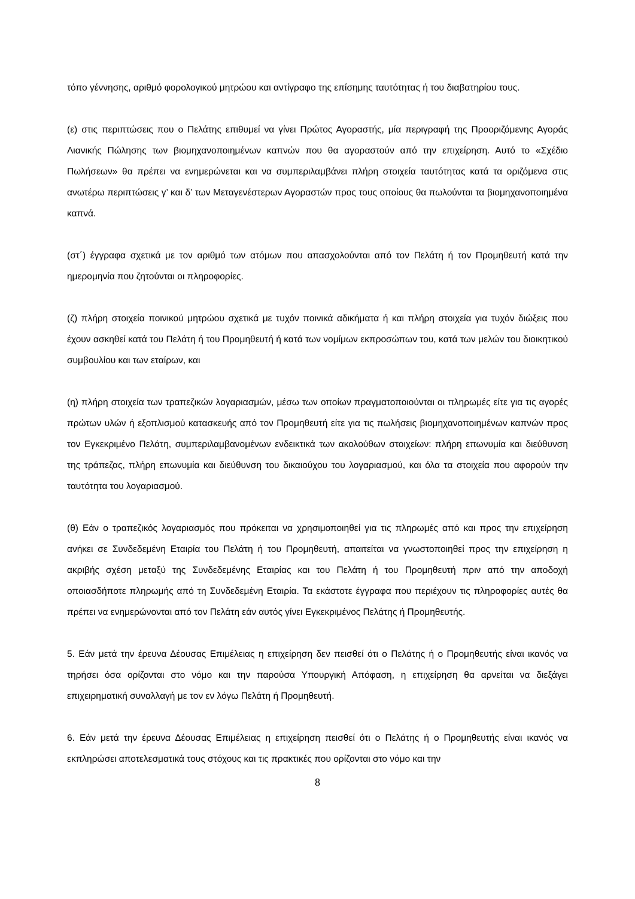τόπο γέννησης, αριθμό φορολογικού μητρώου και αντίγραφο της επίσημης ταυτότητας ή του διαβατηρίου τους.
(ε) στις περιπτώσεις που ο Πελάτης επιθυμεί να γίνει Πρώτος Αγοραστής, μία περιγραφή της Προοριζόμενης Αγοράς Λιανικής Πώλησης των βιομηχανοποιημένων καπνών που θα αγοραστούν από την επιχείρηση. Αυτό το «Σχέδιο Πωλήσεων» θα πρέπει να ενημερώνεται και να συμπεριλαμβάνει πλήρη στοιχεία ταυτότητας κατά τα οριζόμενα στις ανωτέρω περιπτώσεις γ’ και δ’ των Μεταγενέστερων Αγοραστών προς τους οποίους θα πωλούνται τα βιομηχανοποιημένα καπνά.
(στ΄) έγγραφα σχετικά με τον αριθμό των ατόμων που απασχολούνται από τον Πελάτη ή τον Προμηθευτή κατά την ημερομηνία που ζητούνται οι πληροφορίες.
(ζ) πλήρη στοιχεία ποινικού μητρώου σχετικά με τυχόν ποινικά αδικήματα ή και πλήρη στοιχεία για τυχόν διώξεις που έχουν ασκηθεί κατά του Πελάτη ή του Προμηθευτή ή κατά των νομίμων εκπροσώπων του, κατά των μελών του διοικητικού συμβουλίου και των εταίρων, και
(η) πλήρη στοιχεία των τραπεζικών λογαριασμών, μέσω των οποίων πραγματοποιούνται οι πληρωμές είτε για τις αγορές πρώτων υλών ή εξοπλισμού κατασκευής από τον Προμηθευτή είτε για τις πωλήσεις βιομηχανοποιημένων καπνών προς τον Εγκεκριμένο Πελάτη, συμπεριλαμβανομένων ενδεικτικά των ακολούθων στοιχείων: πλήρη επωνυμία και διεύθυνση της τράπεζας, πλήρη επωνυμία και διεύθυνση του δικαιούχου του λογαριασμού, και όλα τα στοιχεία που αφορούν την ταυτότητα του λογαριασμού.
(θ) Εάν ο τραπεζικός λογαριασμός που πρόκειται να χρησιμοποιηθεί για τις πληρωμές από και προς την επιχείρηση ανήκει σε Συνδεδεμένη Εταιρία του Πελάτη ή του Προμηθευτή, απαιτείται να γνωστοποιηθεί προς την επιχείρηση η ακριβής σχέση μεταξύ της Συνδεδεμένης Εταιρίας και του Πελάτη ή του Προμηθευτή πριν από την αποδοχή οποιασδήποτε πληρωμής από τη Συνδεδεμένη Εταιρία. Τα εκάστοτε έγγραφα που περιέχουν τις πληροφορίες αυτές θα πρέπει να ενημερώνονται από τον Πελάτη εάν αυτός γίνει Εγκεκριμένος Πελάτης ή Προμηθευτής.
5. Εάν μετά την έρευνα Δέουσας Επιμέλειας η επιχείρηση δεν πεισθεί ότι ο Πελάτης ή ο Προμηθευτής είναι ικανός να τηρήσει όσα ορίζονται στο νόμο και την παρούσα Υπουργική Απόφαση, η επιχείρηση θα αρνείται να διεξάγει επιχειρηματική συναλλαγή με τον εν λόγω Πελάτη ή Προμηθευτή.
6. Εάν μετά την έρευνα Δέουσας Επιμέλειας η επιχείρηση πεισθεί ότι ο Πελάτης ή ο Προμηθευτής είναι ικανός να εκπληρώσει αποτελεσματικά τους στόχους και τις πρακτικές που ορίζονται στο νόμο και την
8